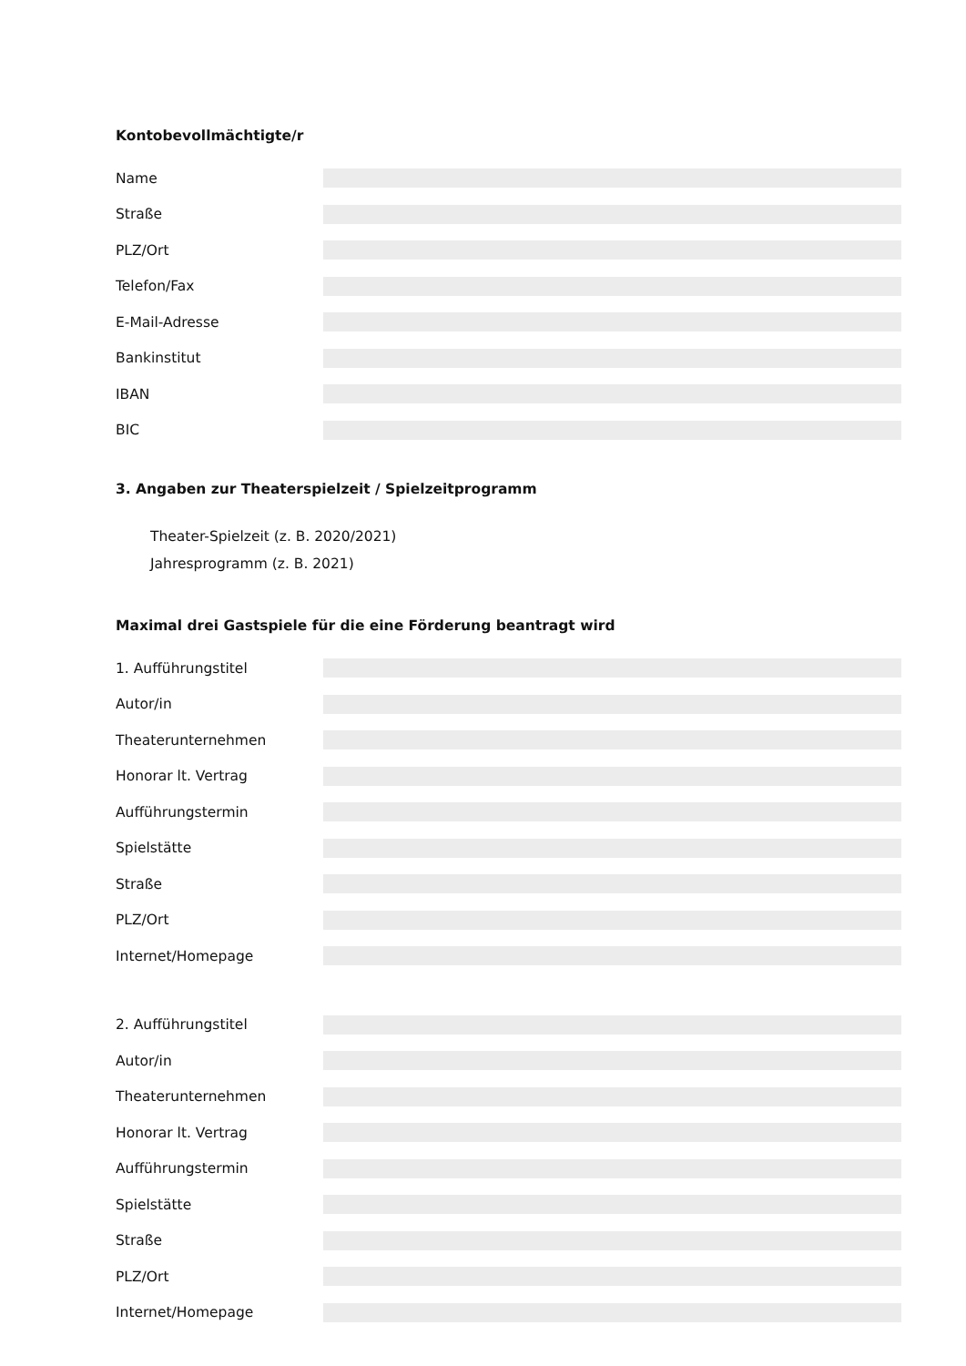Kontobevollmächtigte/r
Name
Straße
PLZ/Ort
Telefon/Fax
E-Mail-Adresse
Bankinstitut
IBAN
BIC
3. Angaben zur Theaterspielzeit / Spielzeitprogramm
Theater-Spielzeit (z. B. 2020/2021)
Jahresprogramm (z. B. 2021)
Maximal drei Gastspiele für die eine Förderung beantragt wird
1. Aufführungstitel
Autor/in
Theaterunternehmen
Honorar lt. Vertrag
Aufführungstermin
Spielstätte
Straße
PLZ/Ort
Internet/Homepage
2. Aufführungstitel
Autor/in
Theaterunternehmen
Honorar lt. Vertrag
Aufführungstermin
Spielstätte
Straße
PLZ/Ort
Internet/Homepage